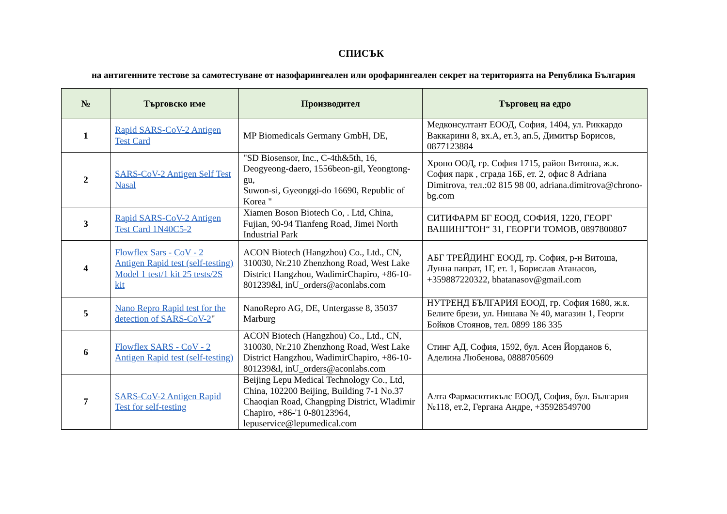СПИСЪК
на антигенните тестове за самотестуване от назофарингеален или орофарингеален секрет на територията на Република България
| № | Търговско име | Производител | Търговец на едро |
| --- | --- | --- | --- |
| 1 | Rapid SARS-CoV-2 Antigen Test Card | MP Biomedicals Germany GmbH, DE, | Медконсултант ЕООД, София, 1404, ул. Риккардо Ваккарини 8, вх.А, ет.3, ап.5, Димитър Борисов, 0877123884 |
| 2 | SARS-CoV-2 Antigen Self Test Nasal | "SD Biosensor, Inc., C-4th&5th, 16, Deogyeong-daero, 1556beon-gil, Yeongtong-gu, Suwon-si, Gyeonggi-do 16690, Republic of Korea " | Хроно ООД, гр. София 1715, район Витоша, ж.к. София парк , сграда 16Б, ет. 2, офис 8 Adriana Dimitrova, тел.:02 815 98 00, adriana.dimitrova@chrono-bg.com |
| 3 | Rapid SARS-CoV-2 Antigen Test Card 1N40C5-2 | Xiamen Boson Biotech Co, . Ltd, China, Fujian, 90-94 Tianfeng Road, Jimei North Industrial Park | СИТИФАРМ БГ ЕООД, СОФИЯ, 1220, ГЕОРГ ВАШИНГТОН“ 31, ГЕОРГИ ТОМОВ, 0897800807 |
| 4 | Flowflex Sars - CoV - 2 Antigen Rapid test (self-testing) Model 1 test/1 kit 25 tests/2S kit | ACON Biotech (Hangzhou) Co., Ltd., CN, 310030, Nr.210 Zhenzhong Road, West Lake District Hangzhou, WadimirChapiro, +86-10-801239&l, inU_orders@aconlabs.com | АБГ ТРЕЙДИНГ ЕООД, гр. София, р-н Витоша, Лунна папрат, 1Г, ет. 1, Борислав Атанасов, +359887220322, bhatanasov@gmail.com |
| 5 | Nano Repro Rapid test for the detection of SARS-CoV-2 " | NanoRepro AG, DE, Untergasse 8, 35037 Marburg | НУТРЕНД БЪЛГАРИЯ ЕООД, гр. София 1680, ж.к. Белите брези, ул. Нишава № 40, магазин 1, Георги Бойков Стоянов, тел. 0899 186 335 |
| 6 | Flowflex SARS - CoV - 2 Antigen Rapid test (self-testing) | ACON Biotech (Hangzhou) Co., Ltd., CN, 310030, Nr.210 Zhenzhong Road, West Lake District Hangzhou, WadimirChapiro, +86-10-801239&l, inU_orders@aconlabs.com | Стинг АД, София, 1592, бул. Асен Йорданов 6, Аделина Любенова, 0888705609 |
| 7 | SARS-CoV-2 Antigen Rapid Test for self-testing | Beijing Lepu Medical Technology Co., Ltd, China, 102200 Beijing, Building 7-1 No.37 Chaoqian Road, Changping District, Wladimir Chapiro, +86-'1 0-80123964, lepuservice@lepumedical.com | Алта Фармасютикълс ЕООД, София, бул. България №118, ет.2, Гергана Андре, +35928549700 |